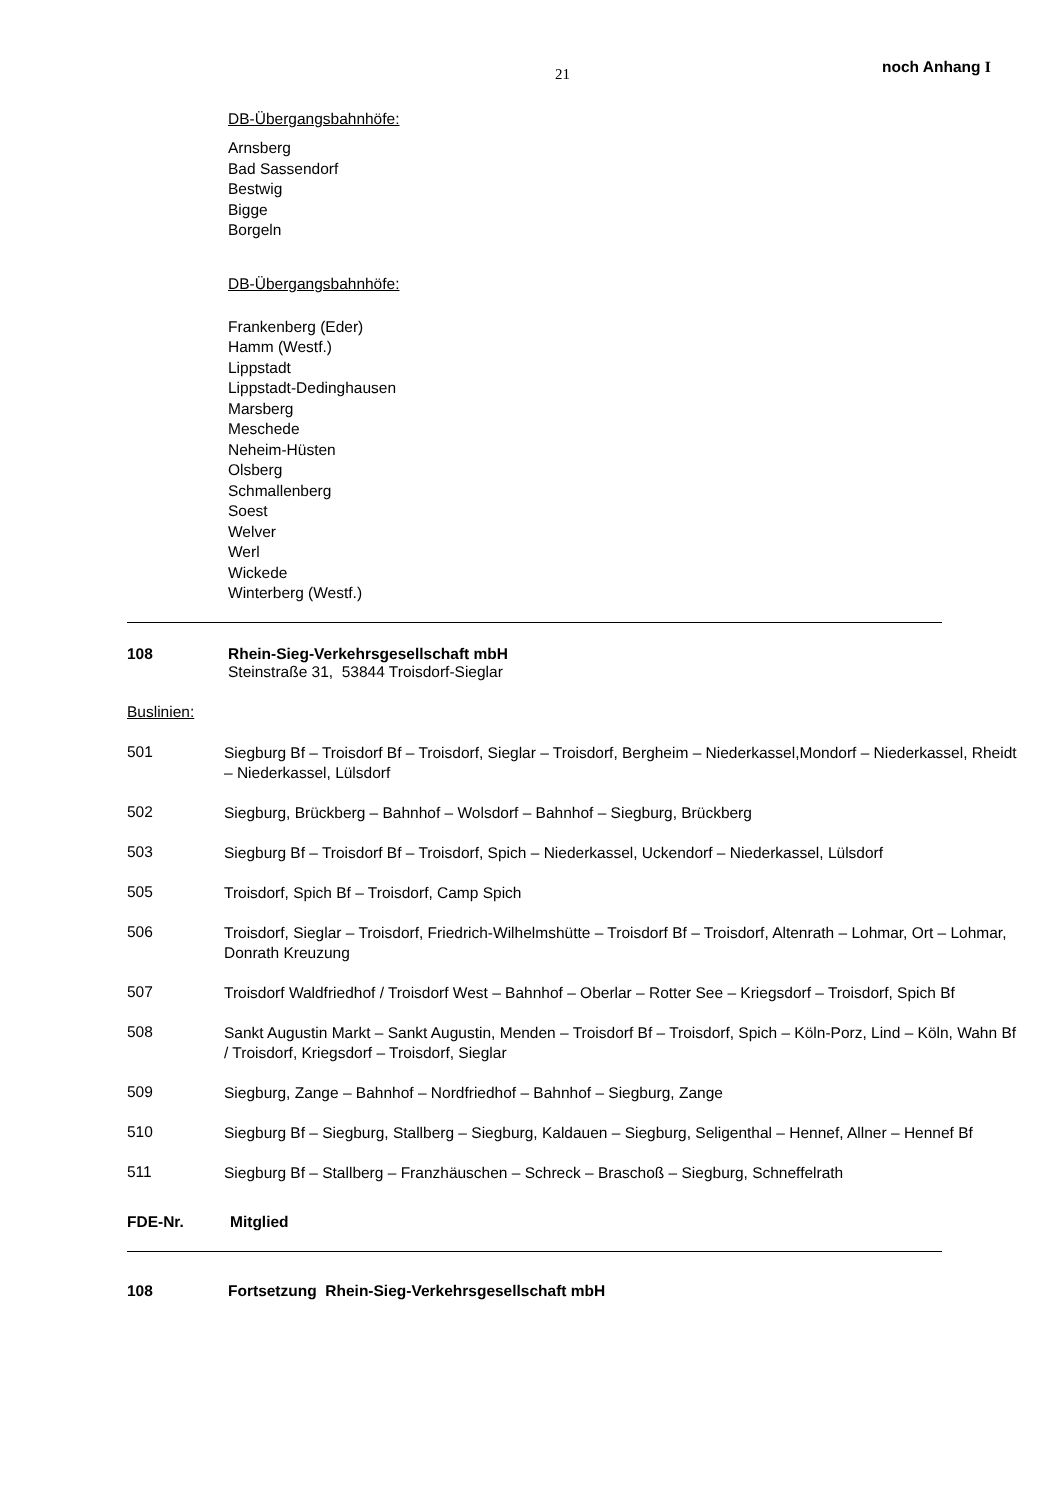21 noch Anhang I
DB-Übergangsbahnhöfe:
Arnsberg
Bad Sassendorf
Bestwig
Bigge
Borgeln
DB-Übergangsbahnhöfe:
Frankenberg (Eder)
Hamm (Westf.)
Lippstadt
Lippstadt-Dedinghausen
Marsberg
Meschede
Neheim-Hüsten
Olsberg
Schmallenberg
Soest
Welver
Werl
Wickede
Winterberg (Westf.)
108 Rhein-Sieg-Verkehrsgesellschaft mbH
Steinstraße 31, 53844 Troisdorf-Sieglar
Buslinien:
501
Siegburg Bf – Troisdorf Bf – Troisdorf, Sieglar – Troisdorf, Bergheim – Niederkassel,Mondorf – Niederkassel, Rheidt – Niederkassel, Lülsdorf
502
Siegburg, Brückberg – Bahnhof – Wolsdorf – Bahnhof – Siegburg, Brückberg
503
Siegburg Bf – Troisdorf Bf – Troisdorf, Spich – Niederkassel, Uckendorf – Niederkassel, Lülsdorf
505
Troisdorf, Spich Bf – Troisdorf, Camp Spich
506
Troisdorf, Sieglar – Troisdorf, Friedrich-Wilhelmshütte – Troisdorf Bf – Troisdorf, Altenrath – Lohmar, Ort – Lohmar, Donrath Kreuzung
507
Troisdorf Waldfriedhof / Troisdorf West – Bahnhof – Oberlar – Rotter See – Kriegsdorf – Troisdorf, Spich Bf
508
Sankt Augustin Markt – Sankt Augustin, Menden – Troisdorf Bf – Troisdorf, Spich – Köln-Porz, Lind – Köln, Wahn Bf / Troisdorf, Kriegsdorf – Troisdorf, Sieglar
509
Siegburg, Zange – Bahnhof – Nordfriedhof – Bahnhof – Siegburg, Zange
510
Siegburg Bf – Siegburg, Stallberg – Siegburg, Kaldauen – Siegburg, Seligenthal – Hennef, Allner – Hennef Bf
511
Siegburg Bf – Stallberg – Franzhäuschen – Schreck – Braschoß – Siegburg, Schneffelrath
FDE-Nr. Mitglied
108 Fortsetzung Rhein-Sieg-Verkehrsgesellschaft mbH